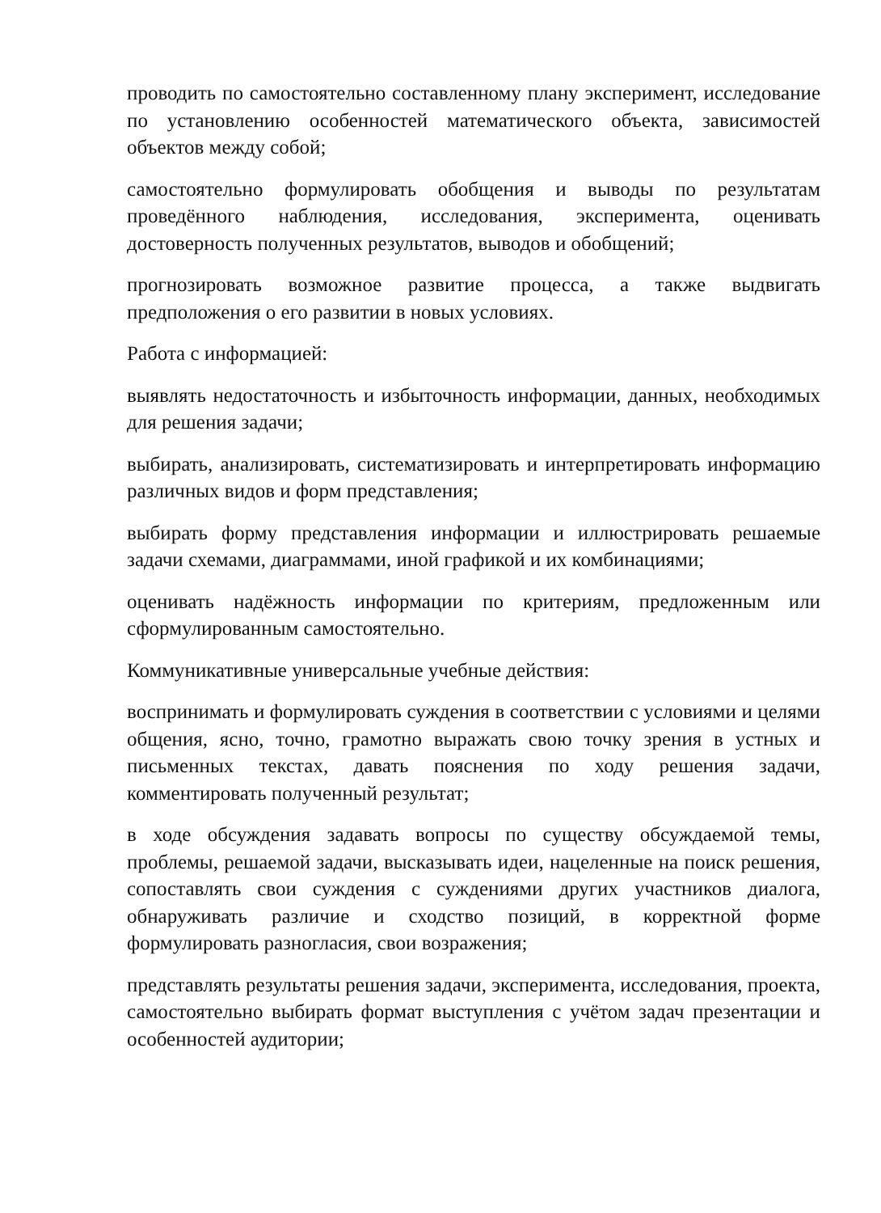проводить по самостоятельно составленному плану эксперимент, исследование по установлению особенностей математического объекта, зависимостей объектов между собой;
самостоятельно формулировать обобщения и выводы по результатам проведённого наблюдения, исследования, эксперимента, оценивать достоверность полученных результатов, выводов и обобщений;
прогнозировать возможное развитие процесса, а также выдвигать предположения о его развитии в новых условиях.
Работа с информацией:
выявлять недостаточность и избыточность информации, данных, необходимых для решения задачи;
выбирать, анализировать, систематизировать и интерпретировать информацию различных видов и форм представления;
выбирать форму представления информации и иллюстрировать решаемые задачи схемами, диаграммами, иной графикой и их комбинациями;
оценивать надёжность информации по критериям, предложенным или сформулированным самостоятельно.
Коммуникативные универсальные учебные действия:
воспринимать и формулировать суждения в соответствии с условиями и целями общения, ясно, точно, грамотно выражать свою точку зрения в устных и письменных текстах, давать пояснения по ходу решения задачи, комментировать полученный результат;
в ходе обсуждения задавать вопросы по существу обсуждаемой темы, проблемы, решаемой задачи, высказывать идеи, нацеленные на поиск решения, сопоставлять свои суждения с суждениями других участников диалога, обнаруживать различие и сходство позиций, в корректной форме формулировать разногласия, свои возражения;
представлять результаты решения задачи, эксперимента, исследования, проекта, самостоятельно выбирать формат выступления с учётом задач презентации и особенностей аудитории;